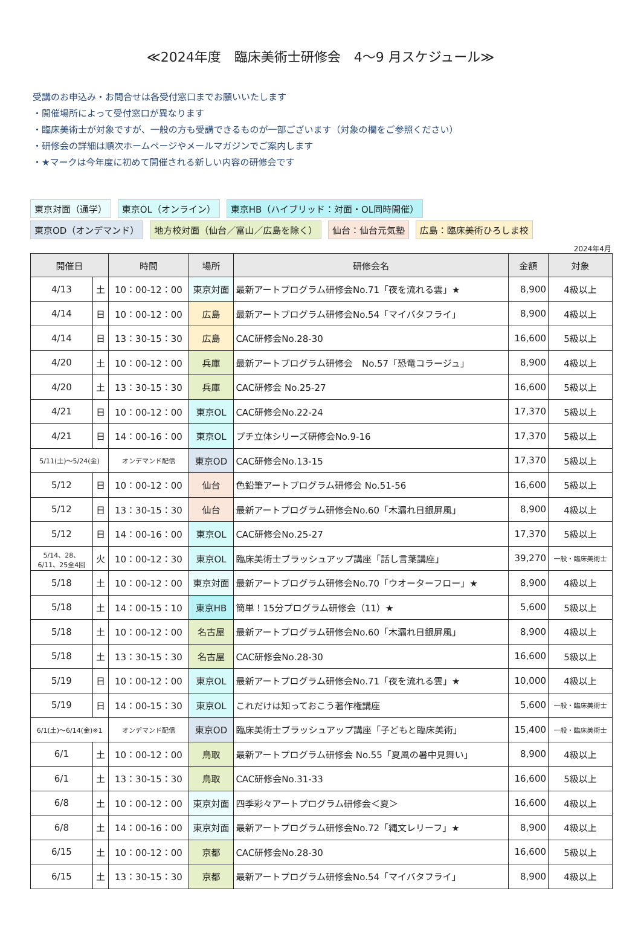≪2024年度　臨床美術士研修会　4〜9 月スケジュール≫
受講のお申込み・お問合せは各受付窓口までお願いいたします
・開催場所によって受付窓口が異なります
・臨床美術士が対象ですが、一般の方も受講できるものが一部ございます（対象の欄をご参照ください）
・研修会の詳細は順次ホームページやメールマガジンでご案内します
・★マークは今年度に初めて開催される新しい内容の研修会です
東京対面（通学） 東京OL（オンライン） 東京HB（ハイブリッド：対面・OL同時開催）
東京OD（オンデマンド） 地方校対面（仙台／富山／広島を除く） 仙台：仙台元気塾 広島：臨床美術ひろしま校
2024年4月
| 開催日 | | 時間 | 場所 | 研修会名 | 金額 | 対象 |
| --- | --- | --- | --- | --- | --- | --- |
| 4/13 | 土 | 10：00-12：00 | 東京対面 | 最新アートプログラム研修会No.71「夜を流れる雲」★ | 8,900 | 4級以上 |
| 4/14 | 日 | 10：00-12：00 | 広島 | 最新アートプログラム研修会No.54「マイバタフライ」 | 8,900 | 4級以上 |
| 4/14 | 日 | 13：30-15：30 | 広島 | CAC研修会No.28-30 | 16,600 | 5級以上 |
| 4/20 | 土 | 10：00-12：00 | 兵庫 | 最新アートプログラム研修会 No.57「恐竜コラージュ」 | 8,900 | 4級以上 |
| 4/20 | 土 | 13：30-15：30 | 兵庫 | CAC研修会 No.25-27 | 16,600 | 5級以上 |
| 4/21 | 日 | 10：00-12：00 | 東京OL | CAC研修会No.22-24 | 17,370 | 5級以上 |
| 4/21 | 日 | 14：00-16：00 | 東京OL | プチ立体シリーズ研修会No.9-16 | 17,370 | 5級以上 |
| 5/11(土)〜5/24(金) | | オンデマンド配信 | 東京OD | CAC研修会No.13-15 | 17,370 | 5級以上 |
| 5/12 | 日 | 10：00-12：00 | 仙台 | 色鉛筆アートプログラム研修会 No.51-56 | 16,600 | 5級以上 |
| 5/12 | 日 | 13：30-15：30 | 仙台 | 最新アートプログラム研修会No.60「木漏れ日銀屏風」 | 8,900 | 4級以上 |
| 5/12 | 日 | 14：00-16：00 | 東京OL | CAC研修会No.25-27 | 17,370 | 5級以上 |
| 5/14、28、 6/11、25全4回 | 火 | 10：00-12：30 | 東京OL | 臨床美術士ブラッシュアップ講座「話し言葉講座」 | 39,270 | 一般・臨床美術士 |
| 5/18 | 土 | 10：00-12：00 | 東京対面 | 最新アートプログラム研修会No.70「ウオーターフロー」★ | 8,900 | 4級以上 |
| 5/18 | 土 | 14：00-15：10 | 東京HB | 簡単！15分プログラム研修会（11）★ | 5,600 | 5級以上 |
| 5/18 | 土 | 10：00-12：00 | 名古屋 | 最新アートプログラム研修会No.60「木漏れ日銀屏風」 | 8,900 | 4級以上 |
| 5/18 | 土 | 13：30-15：30 | 名古屋 | CAC研修会No.28-30 | 16,600 | 5級以上 |
| 5/19 | 日 | 10：00-12：00 | 東京OL | 最新アートプログラム研修会No.71「夜を流れる雲」★ | 10,000 | 4級以上 |
| 5/19 | 日 | 14：00-15：30 | 東京OL | これだけは知っておこう著作権講座 | 5,600 | 一般・臨床美術士 |
| 6/1(土)〜6/14(金)※1 | | オンデマンド配信 | 東京OD | 臨床美術士ブラッシュアップ講座「子どもと臨床美術」 | 15,400 | 一般・臨床美術士 |
| 6/1 | 土 | 10：00-12：00 | 鳥取 | 最新アートプログラム研修会 No.55「夏風の暑中見舞い」 | 8,900 | 4級以上 |
| 6/1 | 土 | 13：30-15：30 | 鳥取 | CAC研修会No.31-33 | 16,600 | 5級以上 |
| 6/8 | 土 | 10：00-12：00 | 東京対面 | 四季彩々アートプログラム研修会＜夏＞ | 16,600 | 4級以上 |
| 6/8 | 土 | 14：00-16：00 | 東京対面 | 最新アートプログラム研修会No.72「縄文レリーフ」★ | 8,900 | 4級以上 |
| 6/15 | 土 | 10：00-12：00 | 京都 | CAC研修会No.28-30 | 16,600 | 5級以上 |
| 6/15 | 土 | 13：30-15：30 | 京都 | 最新アートプログラム研修会No.54「マイバタフライ」 | 8,900 | 4級以上 |